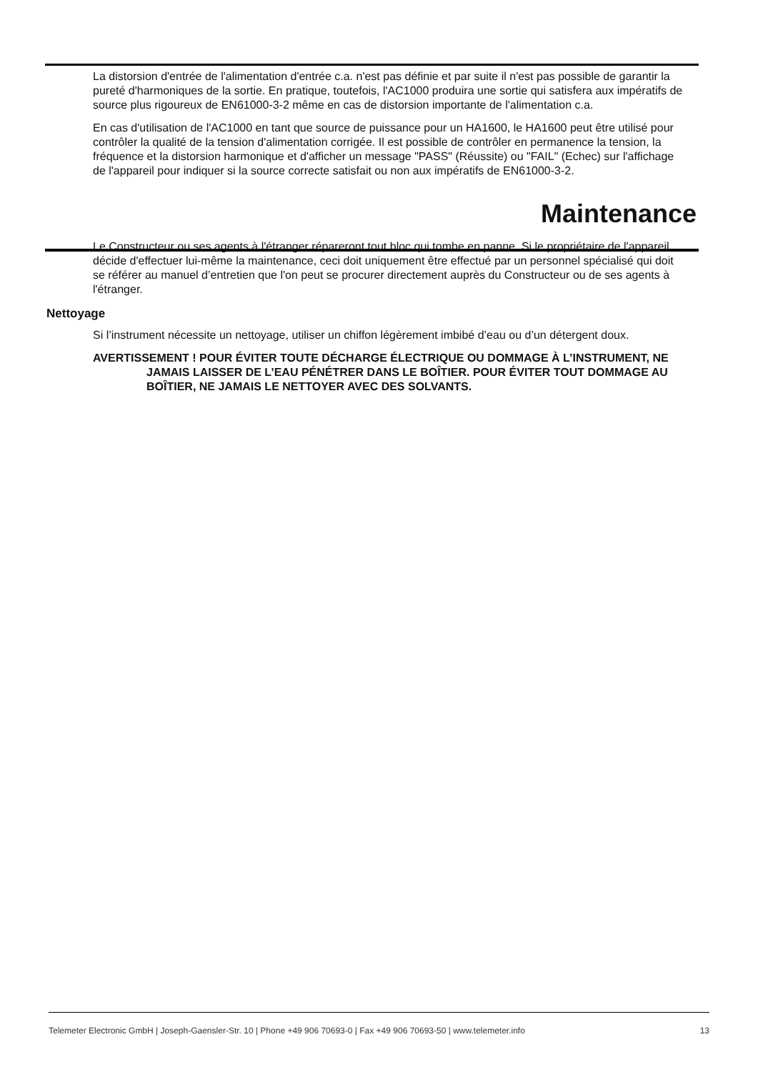La distorsion d'entrée de l'alimentation d'entrée c.a. n'est pas définie et par suite il n'est pas possible de garantir la pureté d'harmoniques de la sortie. En pratique, toutefois, l'AC1000 produira une sortie qui satisfera aux impératifs de source plus rigoureux de EN61000-3-2 même en cas de distorsion importante de l'alimentation c.a.
En cas d'utilisation de l'AC1000 en tant que source de puissance pour un HA1600, le HA1600 peut être utilisé pour contrôler la qualité de la tension d'alimentation corrigée. Il est possible de contrôler en permanence la tension, la fréquence et la distorsion harmonique et d'afficher un message "PASS" (Réussite) ou "FAIL" (Echec) sur l'affichage de l'appareil pour indiquer si la source correcte satisfait ou non aux impératifs de EN61000-3-2.
Maintenance
Le Constructeur ou ses agents à l'étranger répareront tout bloc qui tombe en panne. Si le propriétaire de l'appareil décide d'effectuer lui-même la maintenance, ceci doit uniquement être effectué par un personnel spécialisé qui doit se référer au manuel d’entretien que l'on peut se procurer directement auprès du Constructeur ou de ses agents à l'étranger.
Nettoyage
Si l’instrument nécessite un nettoyage, utiliser un chiffon légèrement imbibé d’eau ou d’un détergent doux.
AVERTISSEMENT ! POUR ÉVITER TOUTE DÉCHARGE ÉLECTRIQUE OU DOMMAGE À L’INSTRUMENT, NE JAMAIS LAISSER DE L’EAU PÉNÉTRER DANS LE BOÎTIER. POUR ÉVITER TOUT DOMMAGE AU BOÎTIER, NE JAMAIS LE NETTOYER AVEC DES SOLVANTS.
Telemeter Electronic GmbH | Joseph-Gaensler-Str. 10 | Phone +49 906 70693-0 | Fax +49 906 70693-50 | www.telemeter.info 13